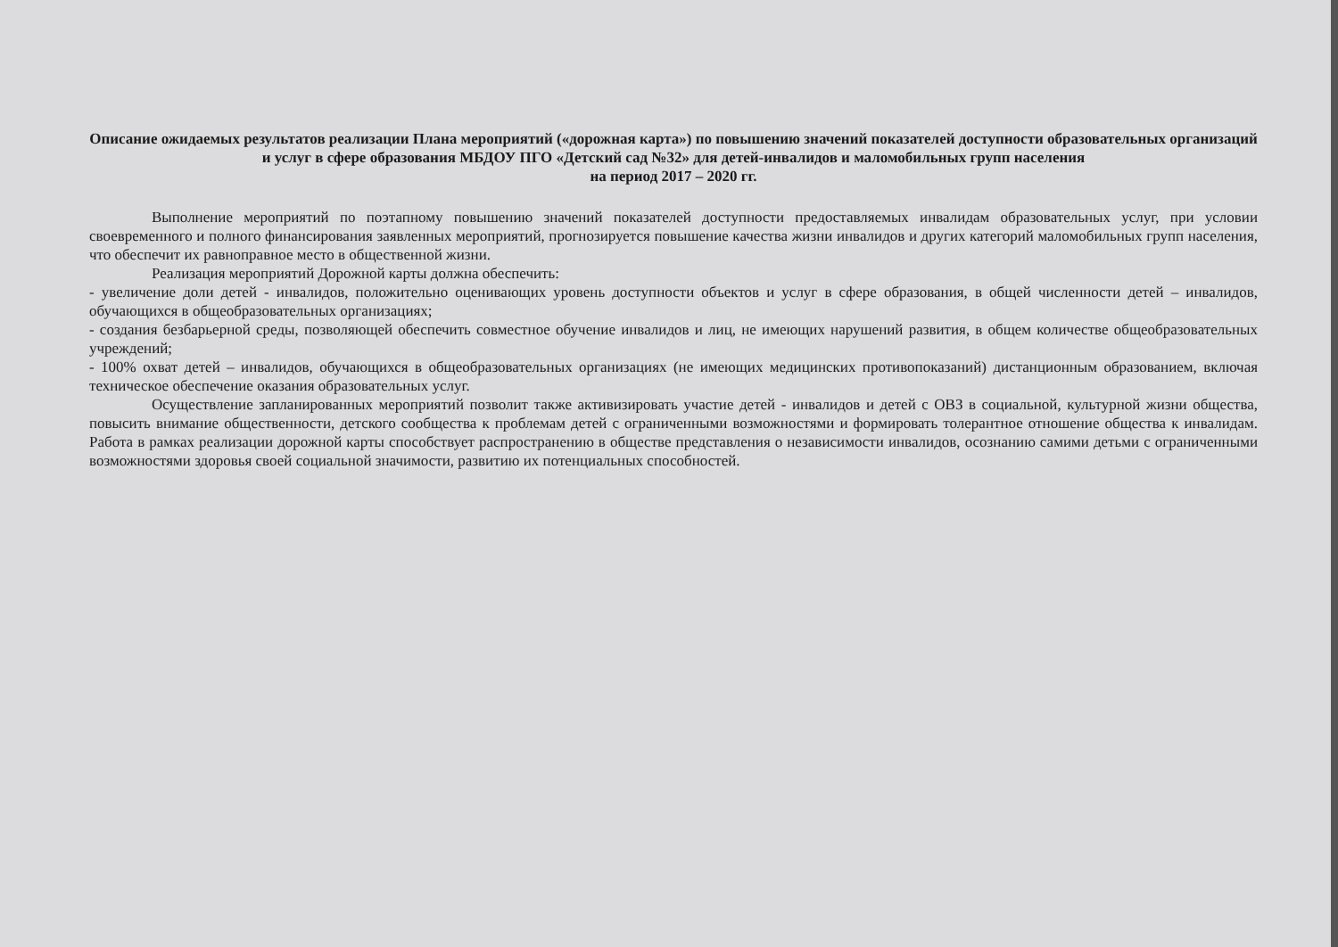Описание ожидаемых результатов реализации Плана мероприятий («дорожная карта») по повышению значений показателей доступности образовательных организаций и услуг в сфере образования МБДОУ ПГО «Детский сад №32» для детей-инвалидов и маломобильных групп населения
на период 2017 – 2020 гг.
Выполнение мероприятий по поэтапному повышению значений показателей доступности предоставляемых инвалидам образовательных услуг, при условии своевременного и полного финансирования заявленных мероприятий, прогнозируется повышение качества жизни инвалидов и других категорий маломобильных групп населения, что обеспечит их равноправное место в общественной жизни.
Реализация мероприятий Дорожной карты должна обеспечить:
- увеличение доли детей - инвалидов, положительно оценивающих уровень доступности объектов и услуг в сфере образования, в общей численности детей – инвалидов, обучающихся в общеобразовательных организациях;
- создания безбарьерной среды, позволяющей обеспечить совместное обучение инвалидов и лиц, не имеющих нарушений развития, в общем количестве общеобразовательных учреждений;
- 100% охват детей – инвалидов, обучающихся в общеобразовательных организациях (не имеющих медицинских противопоказаний) дистанционным образованием, включая техническое обеспечение оказания образовательных услуг.
Осуществление запланированных мероприятий позволит также активизировать участие детей - инвалидов и детей с ОВЗ в социальной, культурной жизни общества, повысить внимание общественности, детского сообщества к проблемам детей с ограниченными возможностями и формировать толерантное отношение общества к инвалидам. Работа в рамках реализации дорожной карты способствует распространению в обществе представления о независимости инвалидов, осознанию самими детьми с ограниченными возможностями здоровья своей социальной значимости, развитию их потенциальных способностей.